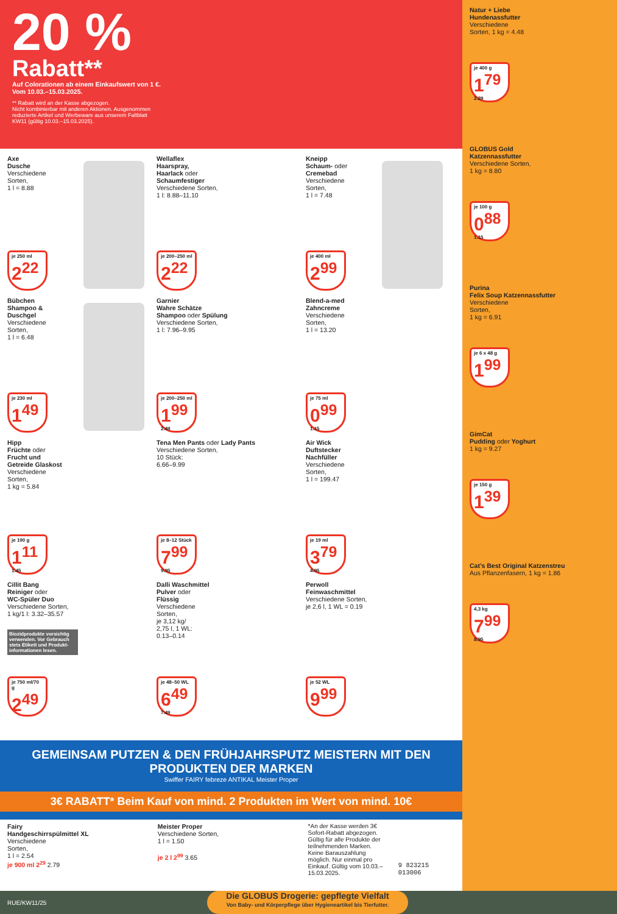20 %
Rabatt**
Auf Colorationen ab einem Einkaufswert von 1 €.
Vom 10.03.–15.03.2025.
** Rabatt wird an der Kasse abgezogen.
Nicht kombinierbar mit anderen Aktionen. Ausgenommen
reduzierte Artikel und Werbeware aus unserem Faltblatt
KW11 (gültig 10.03.–15.03.2025).
Axe
Dusche
Verschiedene
Sorten,
1 l = 8.88
je 250 ml
2<sup>22</sup>
Wellaflex
Haarspray,
Haarlack oder
Schaumfestiger
Verschiedene Sorten,
1 l: 8.88–11.10
je 200–250 ml
2<sup>22</sup>
Kneipp
Schaum- oder
Cremebad
Verschiedene
Sorten,
1 l = 7.48
je 400 ml
2<sup>99</sup>
Bübchen
Shampoo &
Duschgel
Verschiedene
Sorten,
1 l = 6.48
je 230 ml
1<sup>49</sup>
Garnier
Wahre Schätze
Shampoo oder Spülung
Verschiedene Sorten,
1 l: 7.96–9.95
je 200–250 ml
1<sup>99</sup>
2.49
Blend-a-med
Zahncreme
Verschiedene
Sorten,
1 l = 13.20
je 75 ml
0<sup>99</sup>
1.15
Hipp
Früchte oder
Frucht und
Getreide Glaskost
Verschiedene
Sorten,
1 kg = 5.84
je 190 g
1<sup>11</sup>
1.45
Tena Men Pants oder Lady Pants
Verschiedene Sorten,
10 Stück:
6.66–9.99
je 8–12 Stück
7<sup>99</sup>
9.95
Air Wick
Duftstecker
Nachfüller
Verschiedene
Sorten,
1 l = 199.47
je 19 ml
3<sup>79</sup>
4.95
Cillit Bang
Reiniger oder
WC-Spüler Duo
Verschiedene Sorten,
1 kg/1 l: 3.32–35.57
Biozidprodukte vorsichtig verwenden. Vor Gebrauch stets Etikett und Produkt-informationen lesen.
je 750 ml/70 g
2<sup>49</sup>
Dalli Waschmittel
Pulver oder
Flüssig
Verschiedene
Sorten,
je 3,12 kg/
2,75 l, 1 WL:
0.13–0.14
je 48–50 WL
6<sup>49</sup>
7.49
Perwoll
Feinwaschmittel
Verschiedene Sorten,
je 2,6 l, 1 WL = 0.19
je 52 WL
9<sup>99</sup>
GEMEINSAM PUTZEN & DEN FRÜHJAHRSPUTZ MEISTERN MIT DEN PRODUKTEN DER MARKEN
Swiffer FAIRY febreze ANTIKAL Meister Proper
3€ RABATT* Beim Kauf von mind. 2 Produkten im Wert von mind. 10€
Fairy
Handgeschirrspülmittel XL
Verschiedene
Sorten,
1 l = 2.54
je 900 ml 2<sup>29</sup> 2.79
Meister Proper
Verschiedene Sorten,
1 l = 1.50
je 2 l 2<sup>99</sup> 3.65
*An der Kasse werden 3€ Sofort-Rabatt abgezogen. Gültig für alle Produkte der teilnehmenden Marken. Keine Barauszahlung möglich. Nur einmal pro Einkauf. Gültig vom 10.03.–15.03.2025.
9 823215 013006
Natur + Liebe
Hundenassfutter
Verschiedene
Sorten, 1 kg = 4.48
je 400 g
1<sup>79</sup>
2.29
GLOBUS Gold
Katzennassfutter
Verschiedene Sorten,
1 kg = 8.80
je 100 g
0<sup>88</sup>
1.15
Purina
Felix Soup Katzennassfutter
Verschiedene
Sorten,
1 kg = 6.91
je 6 x 48 g
1<sup>99</sup>
GimCat
Pudding oder Yoghurt
1 kg = 9.27
je 150 g
1<sup>39</sup>
Cat’s Best Original Katzenstreu
Aus Pflanzenfasern, 1 kg = 1.86
4,3 kg
7<sup>99</sup>
8.95
RUE/KW11/25
Die GLOBUS Drogerie: gepflegte Vielfalt
Von Baby- und Körperpflege über Hygieneartikel bis Tierfutter.